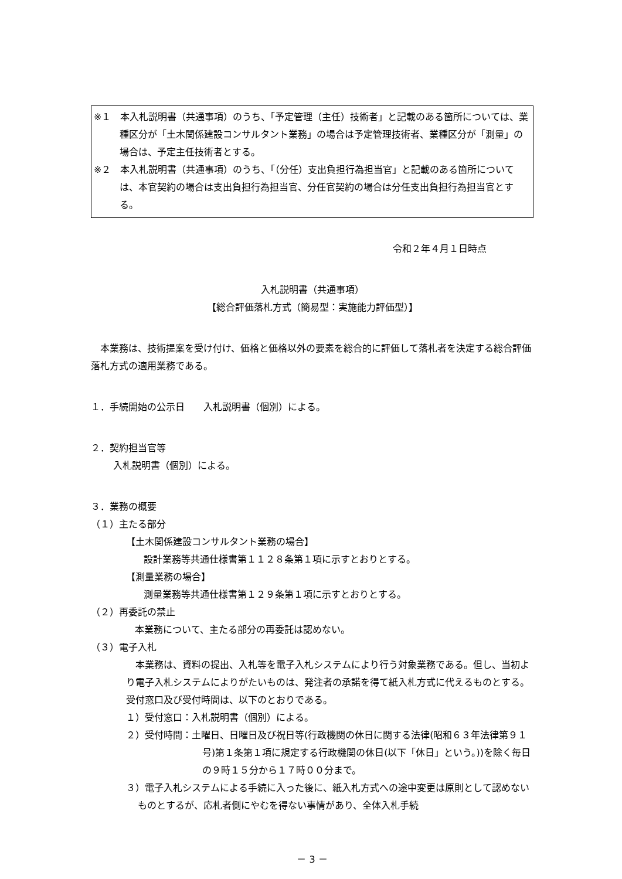※１　本入札説明書（共通事項）のうち、「予定管理（主任）技術者」と記載のある箇所については、業種区分が「土木関係建設コンサルタント業務」の場合は予定管理技術者、業種区分が「測量」の場合は、予定主任技術者とする。
※２　本入札説明書（共通事項）のうち、「（分任）支出負担行為担当官」と記載のある箇所については、本官契約の場合は支出負担行為担当官、分任官契約の場合は分任支出負担行為担当官とする。
令和２年４月１日時点
入札説明書（共通事項）
【総合評価落札方式（簡易型：実施能力評価型）】
本業務は、技術提案を受け付け、価格と価格以外の要素を総合的に評価して落札者を決定する総合評価落札方式の適用業務である。
１．手続開始の公示日　　入札説明書（個別）による。
２．契約担当官等
入札説明書（個別）による。
３．業務の概要
（１）主たる部分
【土木関係建設コンサルタント業務の場合】
設計業務等共通仕様書第１１２８条第１項に示すとおりとする。
【測量業務の場合】
測量業務等共通仕様書第１２９条第１項に示すとおりとする。
（２）再委託の禁止
本業務について、主たる部分の再委託は認めない。
（３）電子入札
本業務は、資料の提出、入札等を電子入札システムにより行う対象業務である。但し、当初より電子入札システムによりがたいものは、発注者の承諾を得て紙入札方式に代えるものとする。受付窓口及び受付時間は、以下のとおりである。
１）受付窓口：入札説明書（個別）による。
２）受付時間：土曜日、日曜日及び祝日等(行政機関の休日に関する法律(昭和６３年法律第９１号)第１条第１項に規定する行政機関の休日(以下「休日」という。))を除く毎日の９時１５分から１７時００分まで。
３）電子入札システムによる手続に入った後に、紙入札方式への途中変更は原則として認めないものとするが、応札者側にやむを得ない事情があり、全体入札手続
－ 3 －